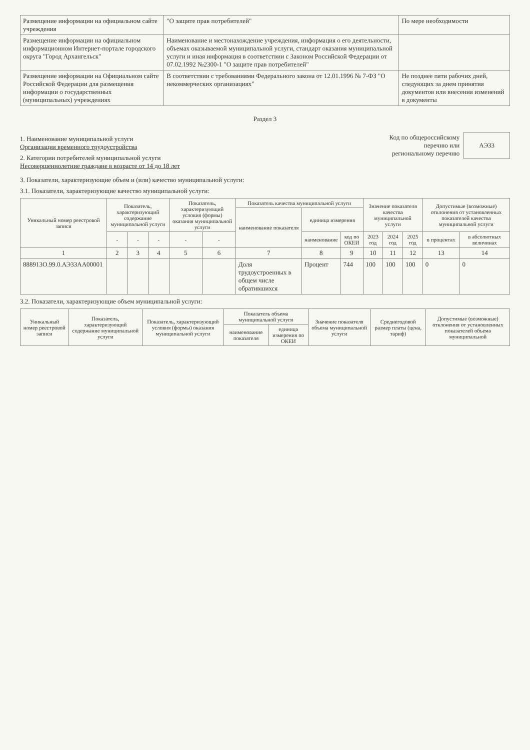| Размещение информации на официальном сайте учреждения | "О защите прав потребителей" | По мере необходимости |
| Размещение информации на официальном информационном Интернет-портале городского округа "Город Архангельск" | Наименование и местонахождение учреждения, информация о его деятельности, объемах оказываемой муниципальной услуги, стандарт оказания муниципальной услуги и иная информация в соответствии с Законом Российской Федерации от 07.02.1992 №2300-1 "О защите прав потребителей" | |
| Размещение информации на Официальном сайте Российской Федерации для размещения информации о государственных (муниципальных) учреждениях | В соответствии с требованиями Федерального закона от 12.01.1996 № 7-ФЗ "О некоммерческих организациях" | Не позднее пяти рабочих дней, следующих за днем принятия документов или внесения изменений в документы |
Раздел 3
1. Наименование муниципальной услуги
Организация временного трудоустройства
2. Категории потребителей муниципальной услуги
Несовершеннолетние граждане в возрасте от 14 до 18 лет
Код по общероссийскому
перечню или
региональному перечню
АЭ33
3. Показатели, характеризующие объем и (или) качество муниципальной услуги:
3.1. Показатели, характеризующие качество муниципальной услуги:
| Уникальный номер реестровой записи | Показатель, характеризующий содержание муниципальной услуги | | | Показатель, характеризующий условия (формы) оказания муниципальной услуги | | Показатель качества муниципальной услуги | | | Значение показателя качества муниципальной услуги | | | Допустимые (возможные) отклонения от установленных показателей качества муниципальной услуги | |
| --- | --- | --- | --- | --- | --- | --- | --- | --- | --- | --- | --- | --- | --- |
| | | | | | | наименование показателя | единица измерения | | | | | | |
| | - | - | - | - | - | | наименование | код по ОКЕИ | 2023 год | 2024 год | 2025 год | в процентах | в абсолютных величинах |
| 1 | 2 | 3 | 4 | 5 | 6 | 7 | 8 | 9 | 10 | 11 | 12 | 13 | 14 |
| 888913О.99.0.АЭ33АА00001 | | | | | | Доля трудоустроенных в общем числе обратившихся | Процент | 744 | 100 | 100 | 100 | 0 | 0 |
3.2. Показатели, характеризующие объем муниципальной услуги:
| Уникальный номер реестровой записи | Показатель, характеризующий содержание муниципальной услуги | Показатель, характеризующий условия (формы) оказания муниципальной услуги | Показатель объема муниципальной услуги | | Значение показателя объема муниципальной услуги | Среднегодовой размер платы (цена, тариф) | Допустимые (возможные) отклонения от установленных показателей объема муниципальной |
| --- | --- | --- | --- | --- | --- | --- | --- |
| | | | наименование показателя | единица измерения по ОКЕИ | | | |